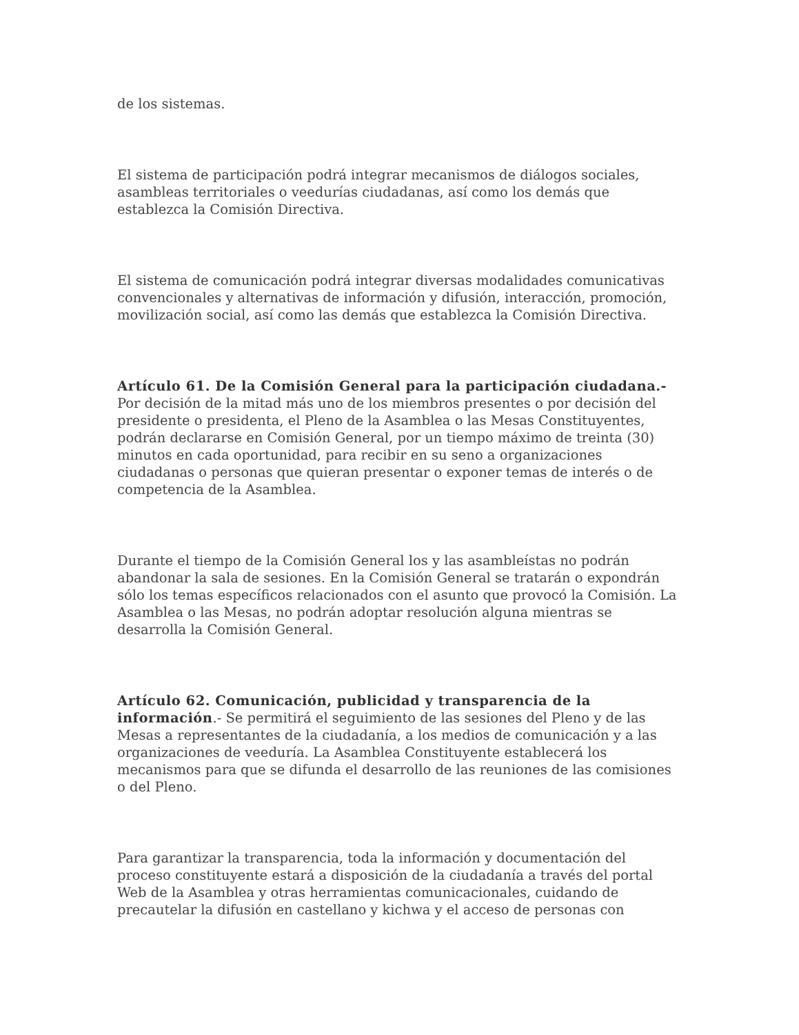de los sistemas.
El sistema de participación podrá integrar mecanismos de diálogos sociales, asambleas territoriales o veedurías ciudadanas, así como los demás que establezca la Comisión Directiva.
El sistema de comunicación podrá integrar diversas modalidades comunicativas convencionales y alternativas de información y difusión, interacción, promoción, movilización social, así como las demás que establezca la Comisión Directiva.
Artículo 61. De la Comisión General para la participación ciudadana.- Por decisión de la mitad más uno de los miembros presentes o por decisión del presidente o presidenta, el Pleno de la Asamblea o las Mesas Constituyentes, podrán declararse en Comisión General, por un tiempo máximo de treinta (30) minutos en cada oportunidad, para recibir en su seno a organizaciones ciudadanas o personas que quieran presentar o exponer temas de interés o de competencia de la Asamblea.
Durante el tiempo de la Comisión General los y las asambleístas no podrán abandonar la sala de sesiones. En la Comisión General se tratarán o expondrán sólo los temas específicos relacionados con el asunto que provocó la Comisión. La Asamblea o las Mesas, no podrán adoptar resolución alguna mientras se desarrolla la Comisión General.
Artículo 62. Comunicación, publicidad y transparencia de la información.- Se permitirá el seguimiento de las sesiones del Pleno y de las Mesas a representantes de la ciudadanía, a los medios de comunicación y a las organizaciones de veeduría. La Asamblea Constituyente establecerá los mecanismos para que se difunda el desarrollo de las reuniones de las comisiones o del Pleno.
Para garantizar la transparencia, toda la información y documentación del proceso constituyente estará a disposición de la ciudadanía a través del portal Web de la Asamblea y otras herramientas comunicacionales, cuidando de precautelar la difusión en castellano y kichwa y el acceso de personas con